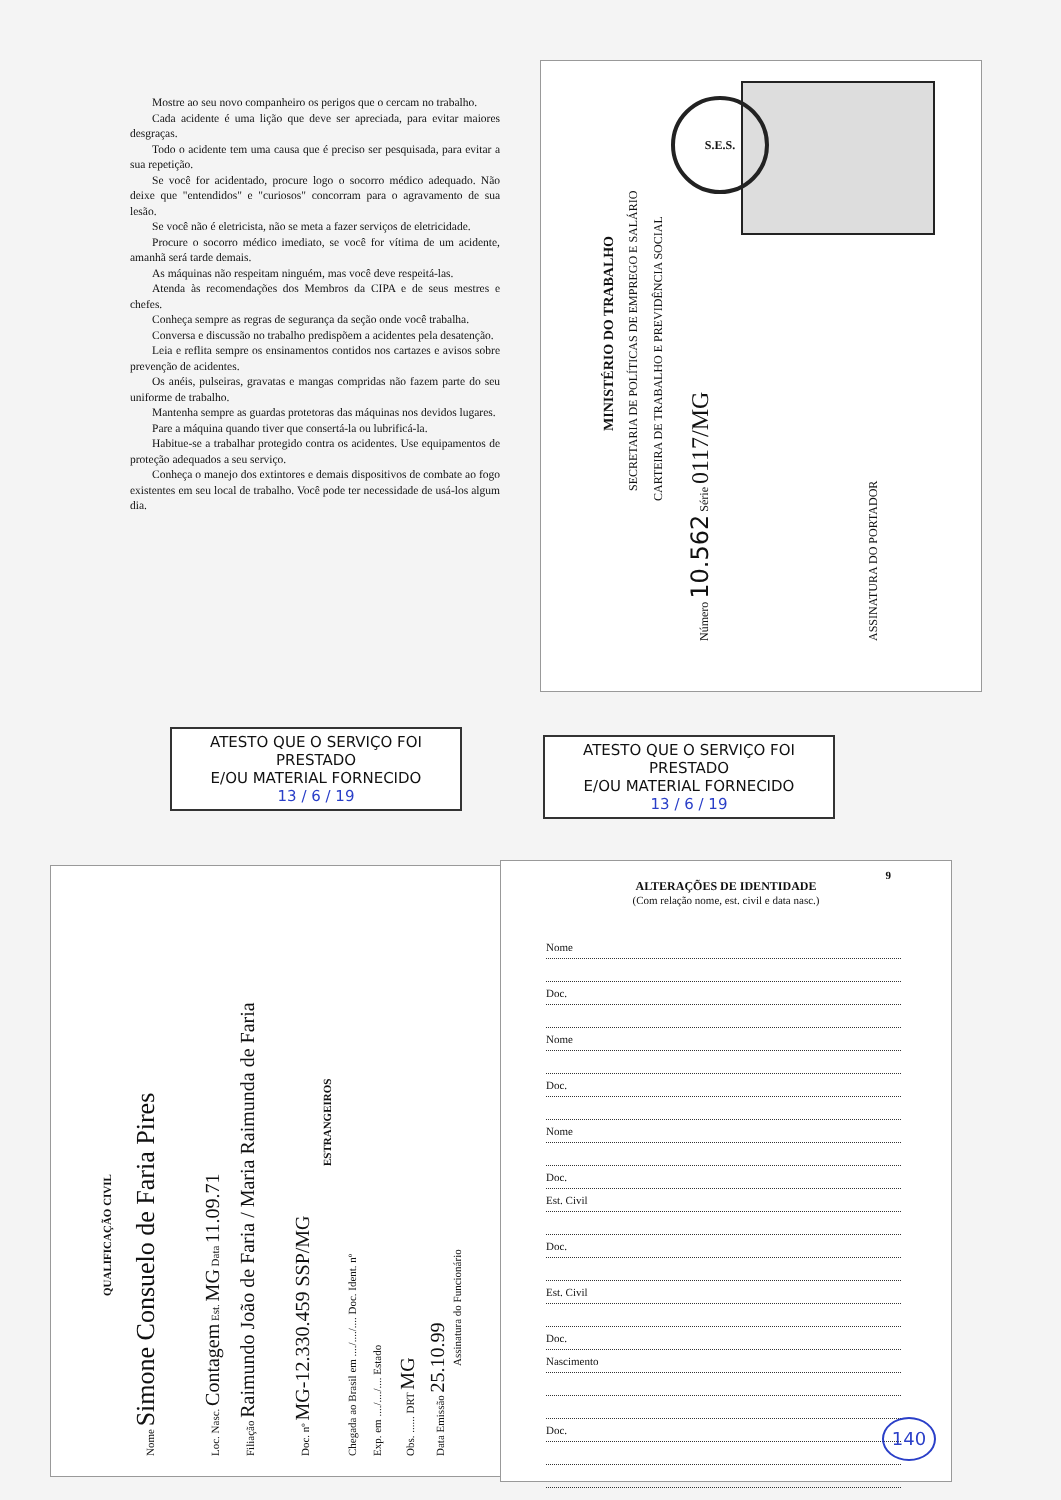Mostre ao seu novo companheiro os perigos que o cercam no trabalho.
Cada acidente é uma lição que deve ser apreciada, para evitar maiores desgraças.
Todo o acidente tem uma causa que é preciso ser pesquisada, para evitar a sua repetição.
Se você for acidentado, procure logo o socorro médico adequado. Não deixe que "entendidos" e "curiosos" concorram para o agravamento de sua lesão.
Se você não é eletricista, não se meta a fazer serviços de eletricidade.
Procure o socorro médico imediato, se você for vítima de um acidente, amanhã será tarde demais.
As máquinas não respeitam ninguém, mas você deve respeitá-las.
Atenda às recomendações dos Membros da CIPA e de seus mestres e chefes.
Conheça sempre as regras de segurança da seção onde você trabalha.
Conversa e discussão no trabalho predispõem a acidentes pela desatenção.
Leia e reflita sempre os ensinamentos contidos nos cartazes e avisos sobre prevenção de acidentes.
Os anéis, pulseiras, gravatas e mangas compridas não fazem parte do seu uniforme de trabalho.
Mantenha sempre as guardas protetoras das máquinas nos devidos lugares.
Pare a máquina quando tiver que consertá-la ou lubrificá-la.
Habitue-se a trabalhar protegido contra os acidentes. Use equipamentos de proteção adequados a seu serviço.
Conheça o manejo dos extintores e demais dispositivos de combate ao fogo existentes em seu local de trabalho. Você pode ter necessidade de usá-los algum dia.
MINISTÉRIO DO TRABALHO
SECRETARIA DE POLÍTICAS DE EMPREGO E SALÁRIO
CARTEIRA DE TRABALHO E PREVIDÊNCIA SOCIAL
Número 10.562 Série 0117/MG ASSINATURA DO PORTADOR
S.E.S.
ATESTO QUE O SERVIÇO FOI PRESTADO
E/OU MATERIAL FORNECIDO
13 / 6 / 19
ATESTO QUE O SERVIÇO FOI PRESTADO
E/OU MATERIAL FORNECIDO
13 / 6 / 19
QUALIFICAÇÃO CIVIL
Nome Simone Consuelo de Faria Pires Loc. Nasc. Contagem Est. MG Data 11.09.71 Filiação Raimundo João de Faria / Maria Raimunda de Faria Doc. nº MG-12.330.459 SSP/MG
ESTRANGEIROS
Chegada ao Brasil em ..../..../.... Doc. Ident. nº Exp. em ..../..../.... Estado Obs. ...... DRT MG Data Emissão 25.10.99
Assinatura do Funcionário
9
ALTERAÇÕES DE IDENTIDADE
(Com relação nome, est. civil e data nasc.)
Nome
Doc.
Nome
Doc.
Nome
Doc.
Est. Civil
Doc.
Est. Civil
Doc.
Nascimento
Doc.
140